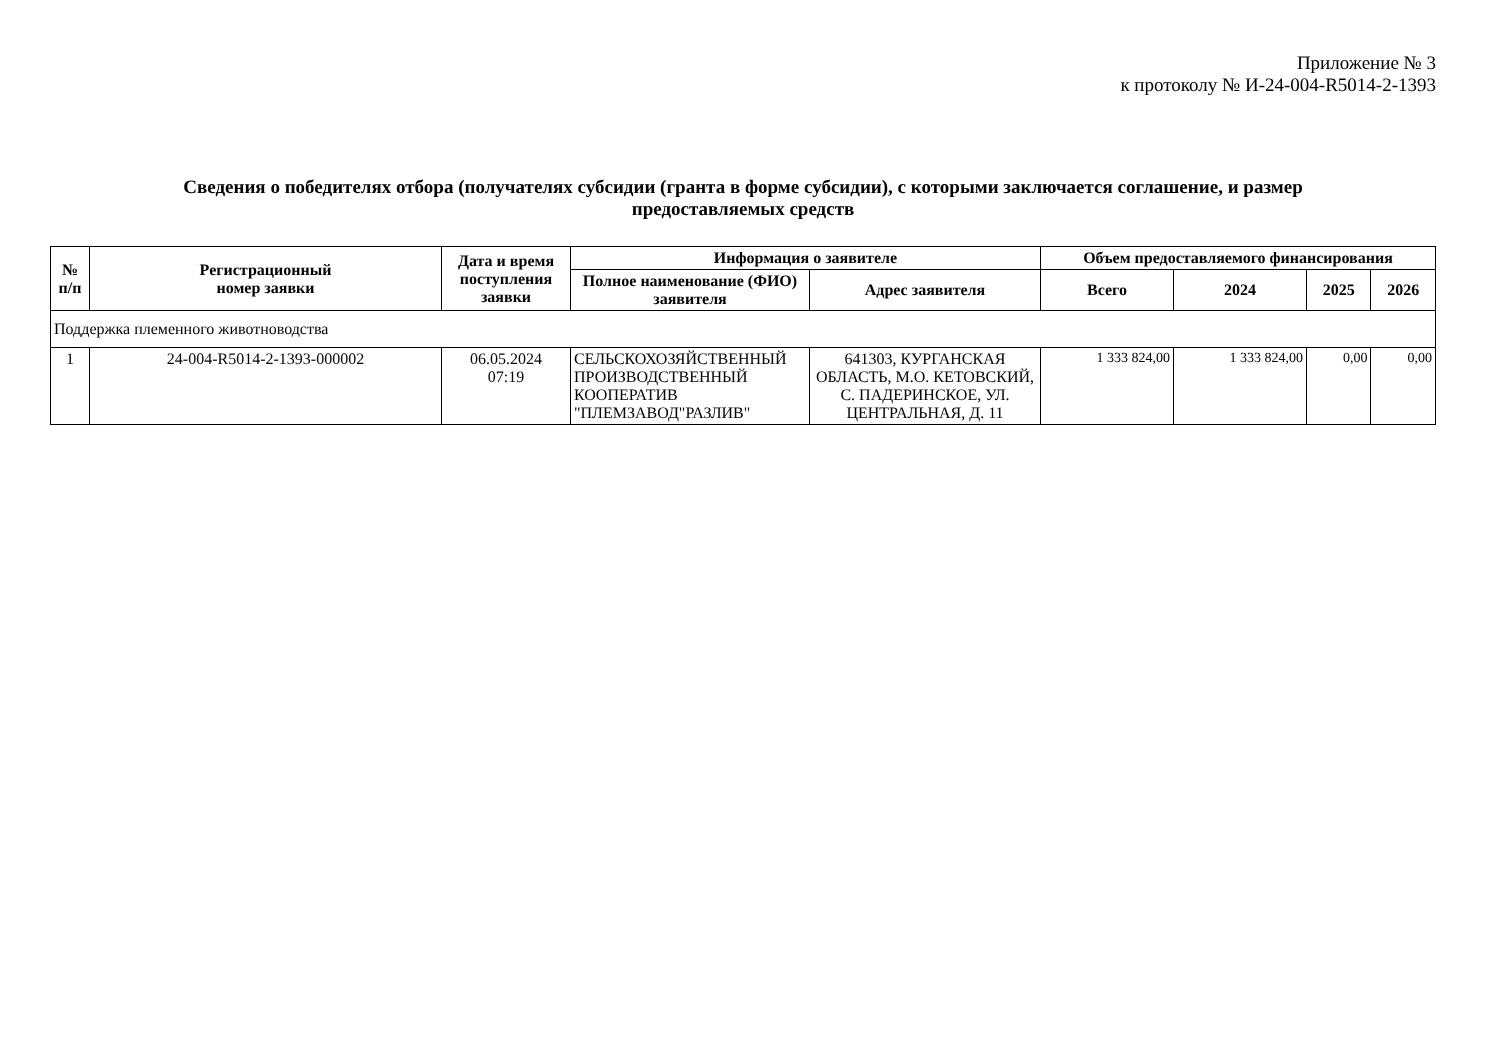Приложение № 3
к протоколу № И-24-004-R5014-2-1393
Сведения о победителях отбора (получателях субсидии (гранта в форме субсидии), с которыми заключается соглашение, и размер предоставляемых средств
| № п/п | Регистрационный номер заявки | Дата и время поступления заявки | Информация о заявителе | | Объем предоставляемого финансирования | | | |
| --- | --- | --- | --- | --- | --- | --- | --- | --- |
| | | | Полное наименование (ФИО) заявителя | Адрес заявителя | Всего | 2024 | 2025 | 2026 |
| Поддержка племенного животноводства | | | | | | | | |
| 1 | 24-004-R5014-2-1393-000002 | 06.05.2024 07:19 | СЕЛЬСКОХОЗЯЙСТВЕННЫЙ ПРОИЗВОДСТВЕННЫЙ КООПЕРАТИВ "ПЛЕМЗАВОД"РАЗЛИВ" | 641303, КУРГАНСКАЯ ОБЛАСТЬ, М.О. КЕТОВСКИЙ, С. ПАДЕРИНСКОЕ, УЛ. ЦЕНТРАЛЬНАЯ, Д. 11 | 1 333 824,00 | 1 333 824,00 | 0,00 | 0,00 |